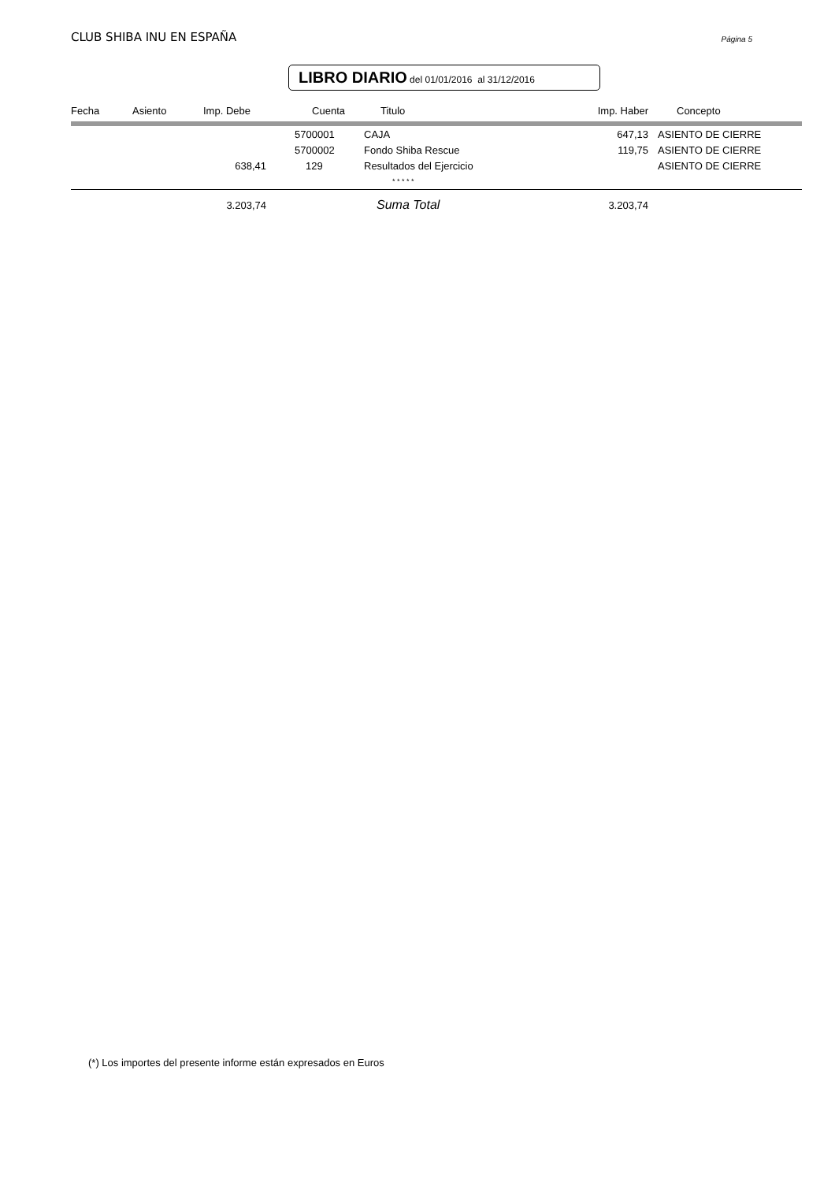CLUB SHIBA INU EN ESPAÑA
Página 5
LIBRO DIARIO del 01/01/2016 al 31/12/2016
| Fecha | Asiento | Imp. Debe | Cuenta | Titulo | Imp. Haber | Concepto |
| --- | --- | --- | --- | --- | --- | --- |
| | | | 5700001 | CAJA | 647,13 | ASIENTO DE CIERRE |
| | | | 5700002 | Fondo Shiba Rescue | 119,75 | ASIENTO DE CIERRE |
| | | 638,41 | 129 | Resultados del Ejercicio | | ASIENTO DE CIERRE |
| | | | | * * * * * | | |
| | | 3.203,74 | | Suma Total | 3.203,74 | |
(*) Los importes del presente informe están expresados en Euros